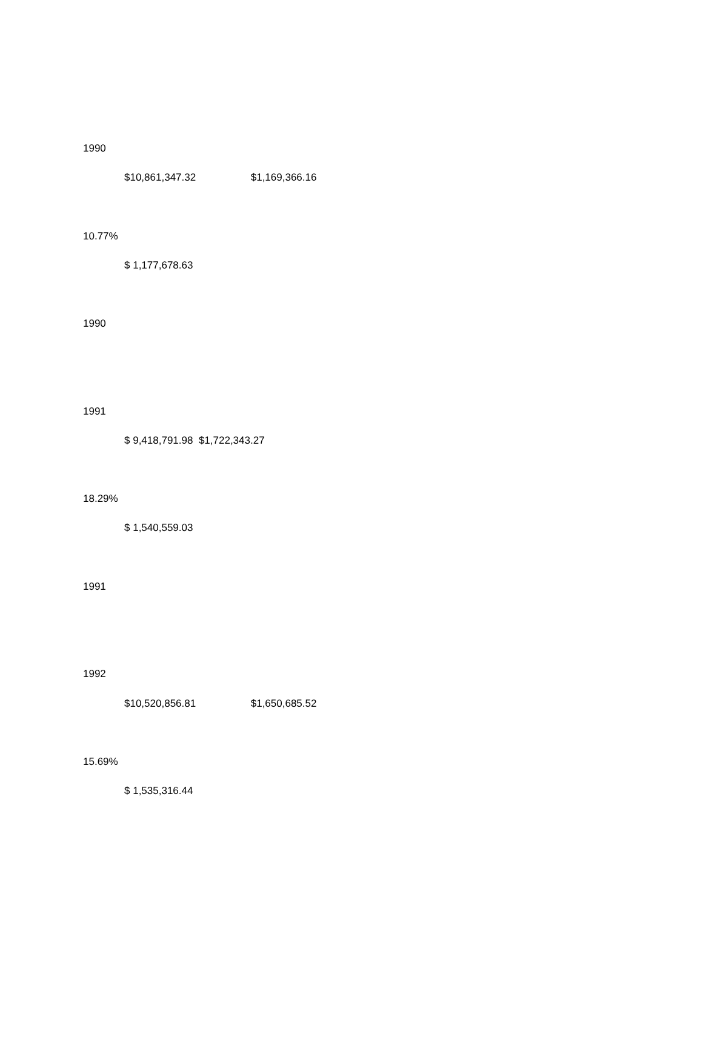1990
$10,861,347.32 $1,169,366.16
10.77%
$ 1,177,678.63
1990
1991
$ 9,418,791.98 $1,722,343.27
18.29%
$ 1,540,559.03
1991
1992
$10,520,856.81 $1,650,685.52
15.69%
$ 1,535,316.44